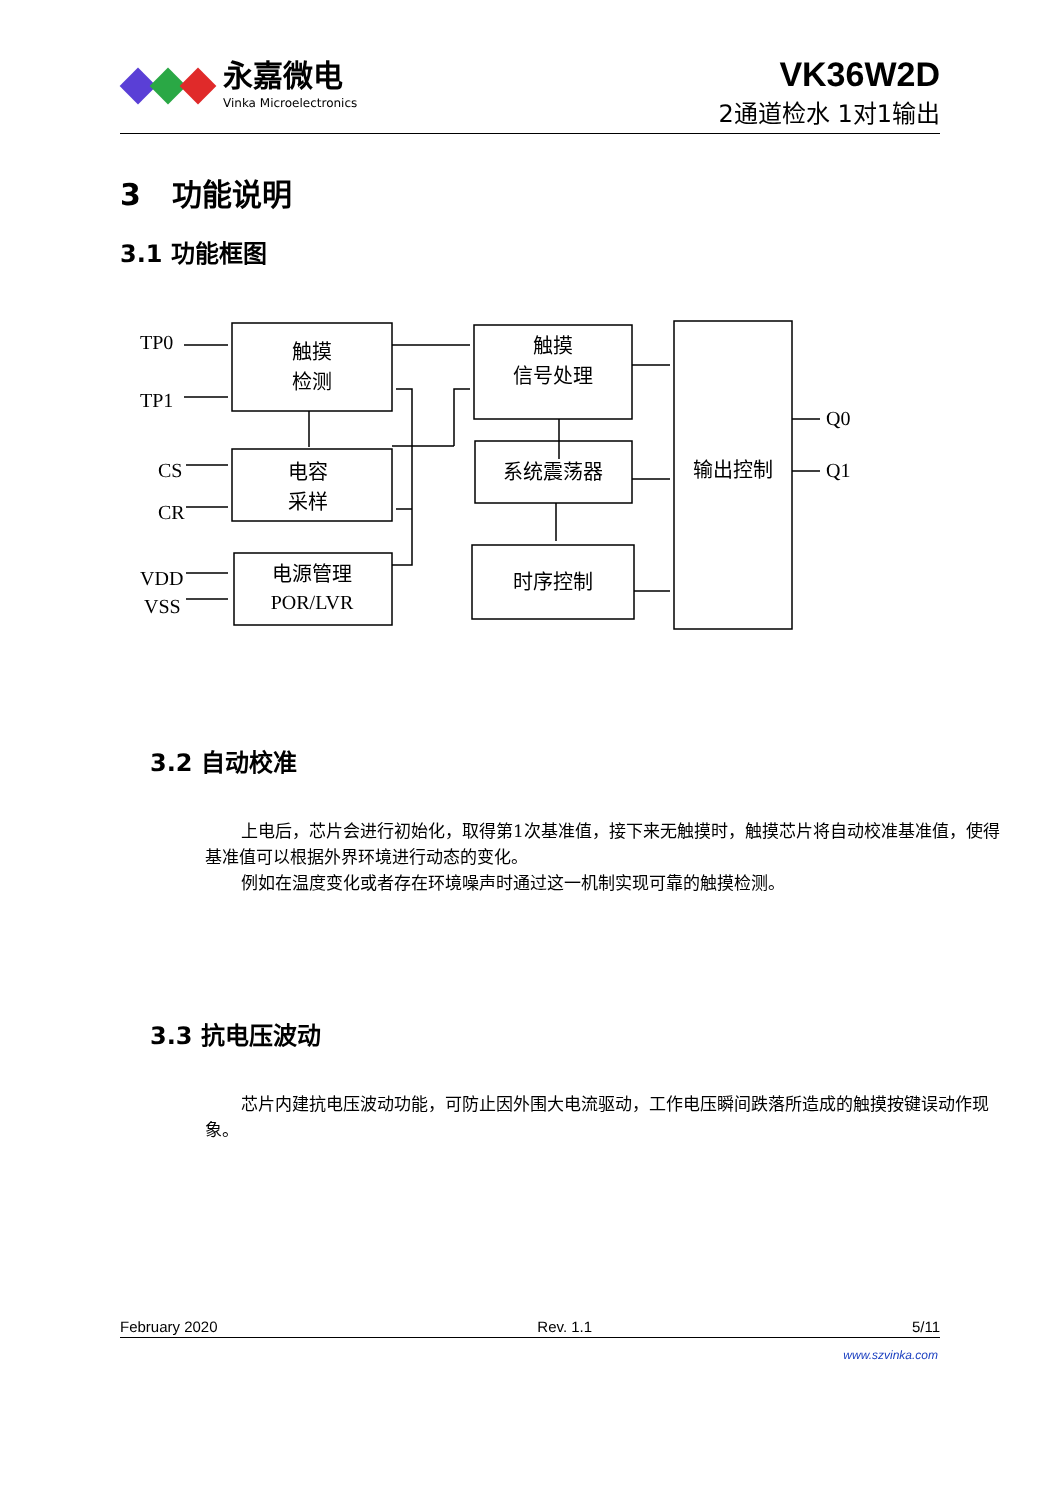永嘉微电
Vinka Microelectronics
VK36W2D
2通道检水 1对1输出
3 功能说明
3.1 功能框图
触摸
检测
电容
采样
电源管理
POR/LVR
触摸
信号处理
系统震荡器
时序控制
输出控制
TP0
TP1
CS
CR
VDD
VSS
Q0
Q1
3.2 自动校准
上电后，芯片会进行初始化，取得第1次基准值，接下来无触摸时，触摸芯片将自动校准基准值，使得基准值可以根据外界环境进行动态的变化。
例如在温度变化或者存在环境噪声时通过这一机制实现可靠的触摸检测。
3.3 抗电压波动
芯片内建抗电压波动功能，可防止因外围大电流驱动，工作电压瞬间跌落所造成的触摸按键误动作现象。
February 2020 Rev. 1.1 5/11
www.szvinka.com